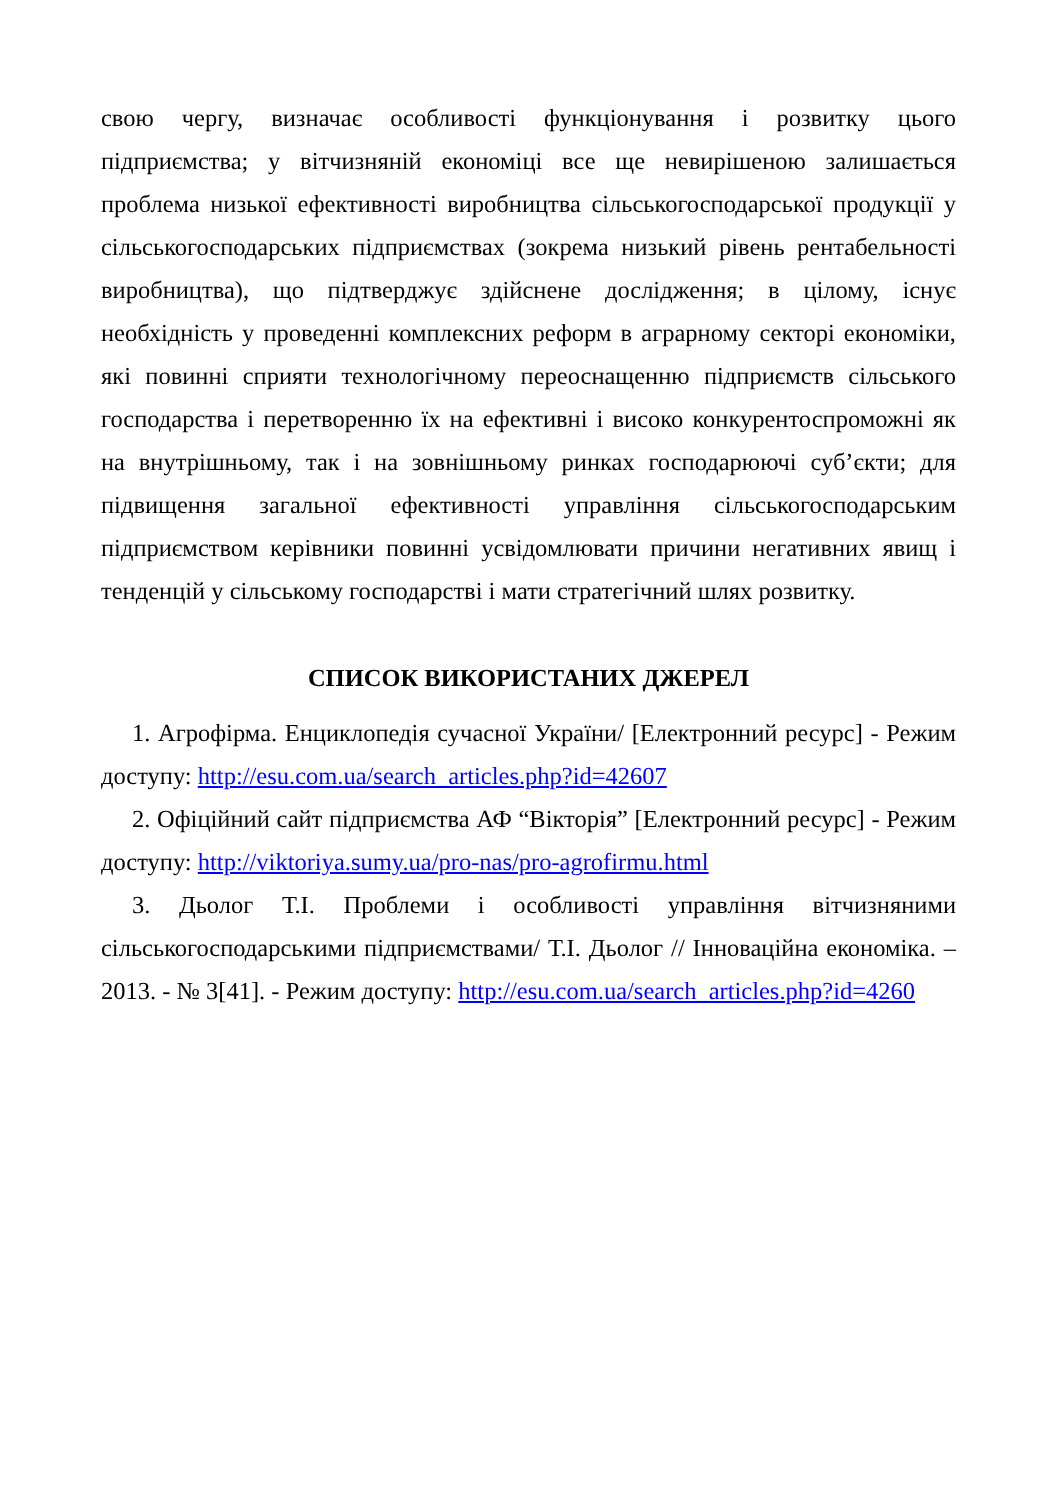свою чергу, визначає особливості функціонування і розвитку цього підприємства; у вітчизняній економіці все ще невирішеною залишається проблема низької ефективності виробництва сільськогосподарської продукції у сільськогосподарських підприємствах (зокрема низький рівень рентабельності виробництва), що підтверджує здійснене дослідження; в цілому, існує необхідність у проведенні комплексних реформ в аграрному секторі економіки, які повинні сприяти технологічному переоснащенню підприємств сільського господарства і перетворенню їх на ефективні і високо конкурентоспроможні як на внутрішньому, так і на зовнішньому ринках господарюючі суб’єкти; для підвищення загальної ефективності управління сільськогосподарським підприємством керівники повинні усвідомлювати причини негативних явищ і тенденцій у сільському господарстві і мати стратегічний шлях розвитку.
СПИСОК ВИКОРИСТАНИХ ДЖЕРЕЛ
1. Агрофірма. Енциклопедія сучасної України/ [Електронний ресурс] - Режим доступу: http://esu.com.ua/search_articles.php?id=42607
2. Офіційний сайт підприємства АФ “Вікторія” [Електронний ресурс] - Режим доступу: http://viktoriya.sumy.ua/pro-nas/pro-agrofirmu.html
3. Дьолог Т.І. Проблеми і особливості управління вітчизняними сільськогосподарськими підприємствами/ Т.І. Дьолог // Інноваційна економіка. – 2013. - № 3[41]. - Режим доступу: http://esu.com.ua/search_articles.php?id=4260